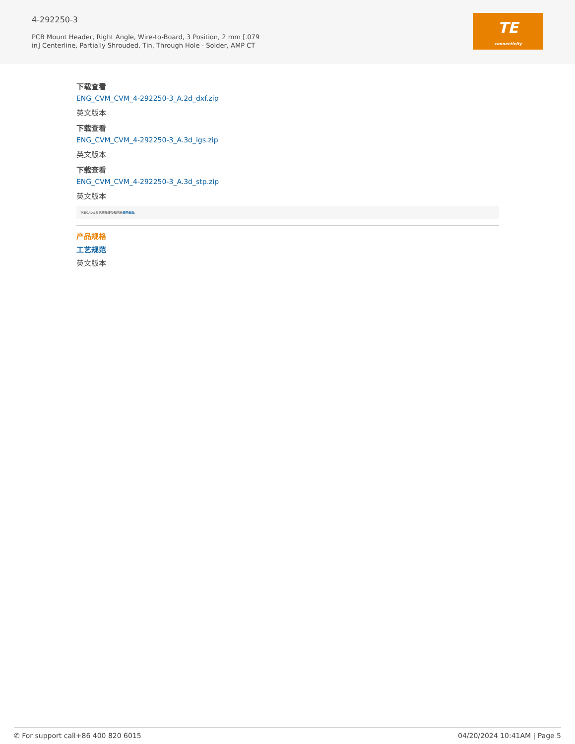4-292250-3
PCB Mount Header, Right Angle, Wire-to-Board, 3 Position, 2 mm [.079 in] Centerline, Partially Shrouded, Tin, Through Hole - Solder, AMP CT
TE
connectivity
下载查看
ENG_CVM_CVM_4-292250-3_A.2d_dxf.zip
英文版本
下载查看
ENG_CVM_CVM_4-292250-3_A.3d_igs.zip
英文版本
下载查看
ENG_CVM_CVM_4-292250-3_A.3d_stp.zip
英文版本
下载CAD文件代表我接受和同意使用条款。
产品规格
工艺规范
英文版本
✆ For support call+86 400 820 6015 04/20/2024 10:41AM | Page 5